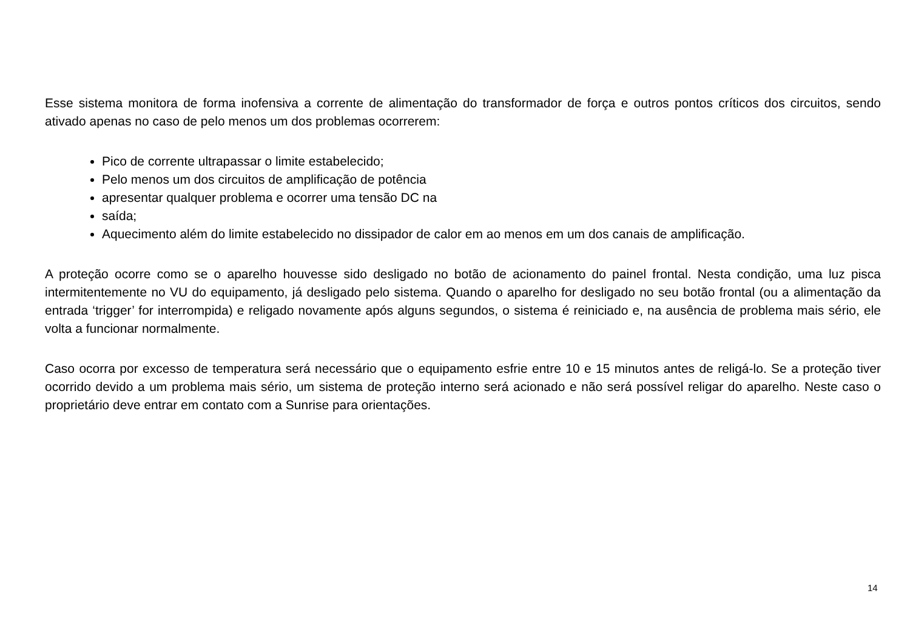Esse sistema monitora de forma inofensiva a corrente de alimentação do transformador de força e outros pontos críticos dos circuitos, sendo ativado apenas no caso de pelo menos um dos problemas ocorrerem:
Pico de corrente ultrapassar o limite estabelecido;
Pelo menos um dos circuitos de amplificação de potência
apresentar qualquer problema e ocorrer uma tensão DC na
saída;
Aquecimento além do limite estabelecido no dissipador de calor em ao menos em um dos canais de amplificação.
A proteção ocorre como se o aparelho houvesse sido desligado no botão de acionamento do painel frontal. Nesta condição, uma luz pisca intermitentemente no VU do equipamento, já desligado pelo sistema. Quando o aparelho for desligado no seu botão frontal (ou a alimentação da entrada ‘trigger’ for interrompida) e religado novamente após alguns segundos, o sistema é reiniciado e, na ausência de problema mais sério, ele volta a funcionar normalmente.
Caso ocorra por excesso de temperatura será necessário que o equipamento esfrie entre 10 e 15 minutos antes de religá-lo. Se a proteção tiver ocorrido devido a um problema mais sério, um sistema de proteção interno será acionado e não será possível religar do aparelho. Neste caso o proprietário deve entrar em contato com a Sunrise para orientações.
14